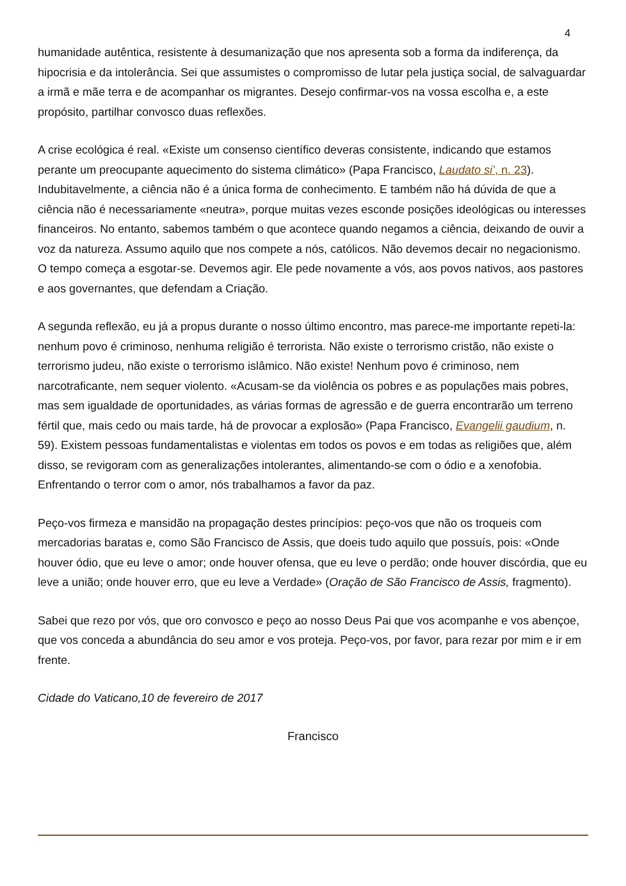4
humanidade autêntica, resistente à desumanização que nos apresenta sob a forma da indiferença, da hipocrisia e da intolerância. Sei que assumistes o compromisso de lutar pela justiça social, de salvaguardar a irmã e mãe terra e de acompanhar os migrantes. Desejo confirmar-vos na vossa escolha e, a este propósito, partilhar convosco duas reflexões.
A crise ecológica é real. «Existe um consenso científico deveras consistente, indicando que estamos perante um preocupante aquecimento do sistema climático» (Papa Francisco, Laudato si’, n. 23). Indubitavelmente, a ciência não é a única forma de conhecimento. E também não há dúvida de que a ciência não é necessariamente «neutra», porque muitas vezes esconde posições ideológicas ou interesses financeiros. No entanto, sabemos também o que acontece quando negamos a ciência, deixando de ouvir a voz da natureza. Assumo aquilo que nos compete a nós, católicos. Não devemos decair no negacionismo. O tempo começa a esgotar-se. Devemos agir. Ele pede novamente a vós, aos povos nativos, aos pastores e aos governantes, que defendam a Criação.
A segunda reflexão, eu já a propus durante o nosso último encontro, mas parece-me importante repeti-la: nenhum povo é criminoso, nenhuma religião é terrorista. Não existe o terrorismo cristão, não existe o terrorismo judeu, não existe o terrorismo islâmico. Não existe! Nenhum povo é criminoso, nem narcotraficante, nem sequer violento. «Acusam-se da violência os pobres e as populações mais pobres, mas sem igualdade de oportunidades, as várias formas de agressão e de guerra encontrarão um terreno fértil que, mais cedo ou mais tarde, há de provocar a explosão» (Papa Francisco, Evangelii gaudium, n. 59). Existem pessoas fundamentalistas e violentas em todos os povos e em todas as religiões que, além disso, se revigoram com as generalizações intolerantes, alimentando-se com o ódio e a xenofobia. Enfrentando o terror com o amor, nós trabalhamos a favor da paz.
Peço-vos firmeza e mansidão na propagação destes princípios: peço-vos que não os troqueis com mercadorias baratas e, como São Francisco de Assis, que doeis tudo aquilo que possuís, pois: «Onde houver ódio, que eu leve o amor; onde houver ofensa, que eu leve o perdão; onde houver discórdia, que eu leve a união; onde houver erro, que eu leve a Verdade» (Oração de São Francisco de Assis, fragmento).
Sabei que rezo por vós, que oro convosco e peço ao nosso Deus Pai que vos acompanhe e vos abençoe, que vos conceda a abundância do seu amor e vos proteja. Peço-vos, por favor, para rezar por mim e ir em frente.
Cidade do Vaticano,10 de fevereiro de 2017
Francisco